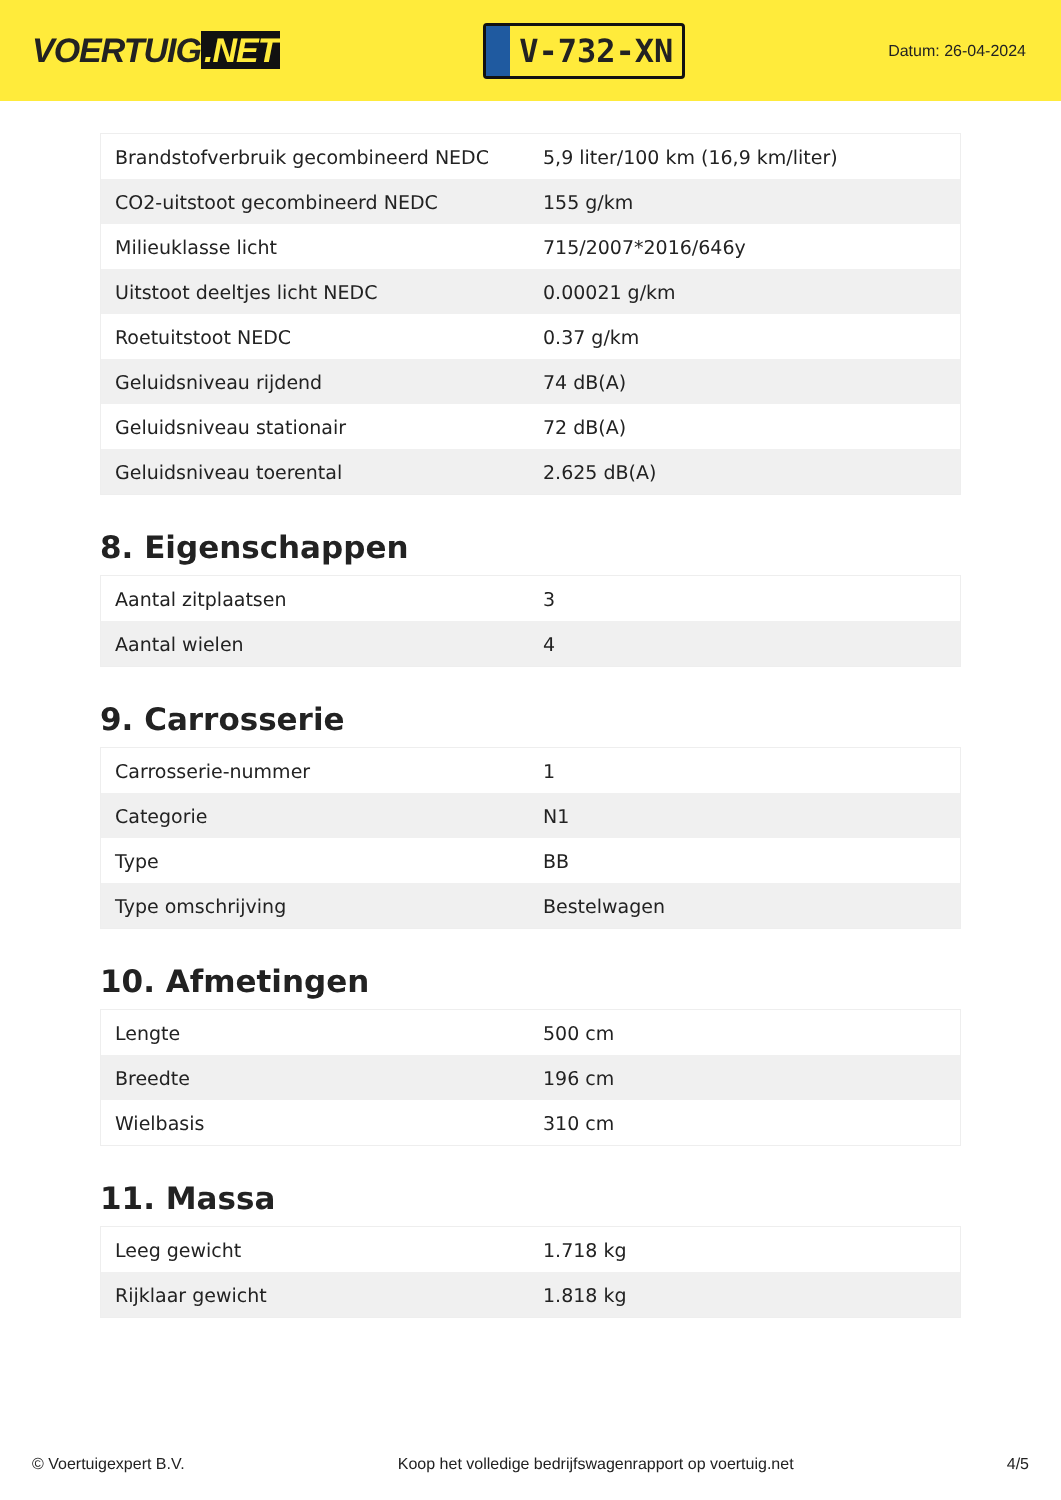VOERTUIG.NET
V-732-XN
Datum: 26-04-2024
| Brandstofverbruik gecombineerd NEDC | 5,9 liter/100 km (16,9 km/liter) |
| CO2-uitstoot gecombineerd NEDC | 155 g/km |
| Milieuklasse licht | 715/2007*2016/646y |
| Uitstoot deeltjes licht NEDC | 0.00021 g/km |
| Roetuitstoot NEDC | 0.37 g/km |
| Geluidsniveau rijdend | 74 dB(A) |
| Geluidsniveau stationair | 72 dB(A) |
| Geluidsniveau toerental | 2.625 dB(A) |
8. Eigenschappen
| Aantal zitplaatsen | 3 |
| Aantal wielen | 4 |
9. Carrosserie
| Carrosserie-nummer | 1 |
| Categorie | N1 |
| Type | BB |
| Type omschrijving | Bestelwagen |
10. Afmetingen
| Lengte | 500 cm |
| Breedte | 196 cm |
| Wielbasis | 310 cm |
11. Massa
| Leeg gewicht | 1.718 kg |
| Rijklaar gewicht | 1.818 kg |
© Voertuigexpert B.V. Koop het volledige bedrijfswagenrapport op voertuig.net 4/5